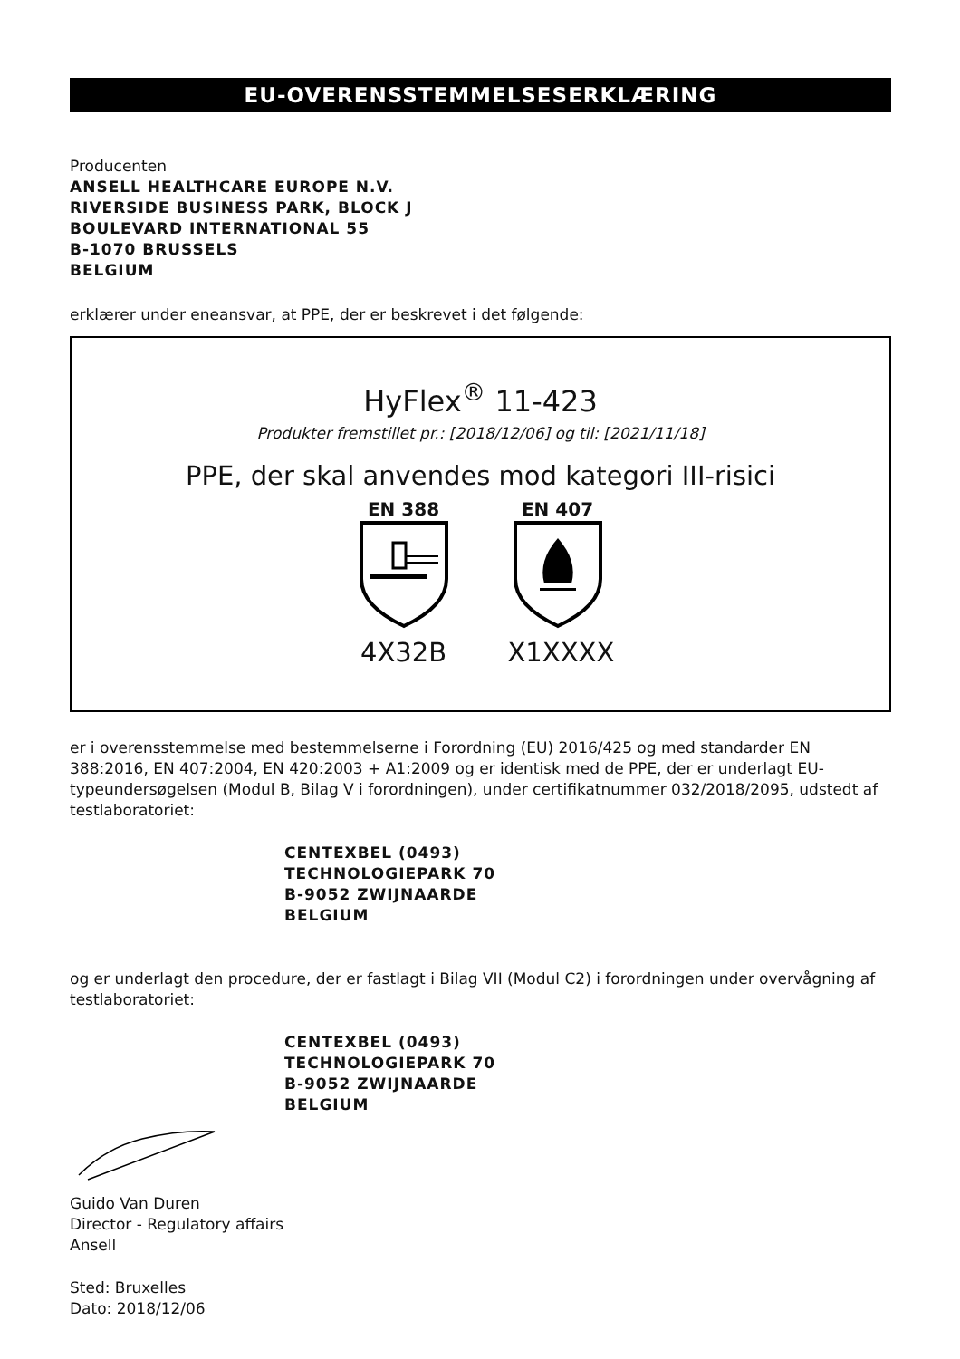EU-OVERENSSTEMMELSESERKLÆRING
Producenten
ANSELL HEALTHCARE EUROPE N.V.
RIVERSIDE BUSINESS PARK, BLOCK J
BOULEVARD INTERNATIONAL 55
B-1070 BRUSSELS
BELGIUM
erklærer under eneansvar, at PPE, der er beskrevet i det følgende:
HyFlex<sup>®</sup> 11-423
Produkter fremstillet pr.: [2018/12/06] og til: [2021/11/18]
PPE, der skal anvendes mod kategori III-risici
EN 388
4X32B
EN 407
X1XXXX
er i overensstemmelse med bestemmelserne i Forordning (EU) 2016/425 og med standarder EN 388:2016, EN 407:2004, EN 420:2003 + A1:2009 og er identisk med de PPE, der er underlagt EU-typeundersøgelsen (Modul B, Bilag V i forordningen), under certifikatnummer 032/2018/2095, udstedt af testlaboratoriet:
CENTEXBEL (0493)
TECHNOLOGIEPARK 70
B-9052 ZWIJNAARDE
BELGIUM
og er underlagt den procedure, der er fastlagt i Bilag VII (Modul C2) i forordningen under overvågning af testlaboratoriet:
CENTEXBEL (0493)
TECHNOLOGIEPARK 70
B-9052 ZWIJNAARDE
BELGIUM
Guido Van Duren
Director - Regulatory affairs
Ansell
Sted: Bruxelles
Dato: 2018/12/06